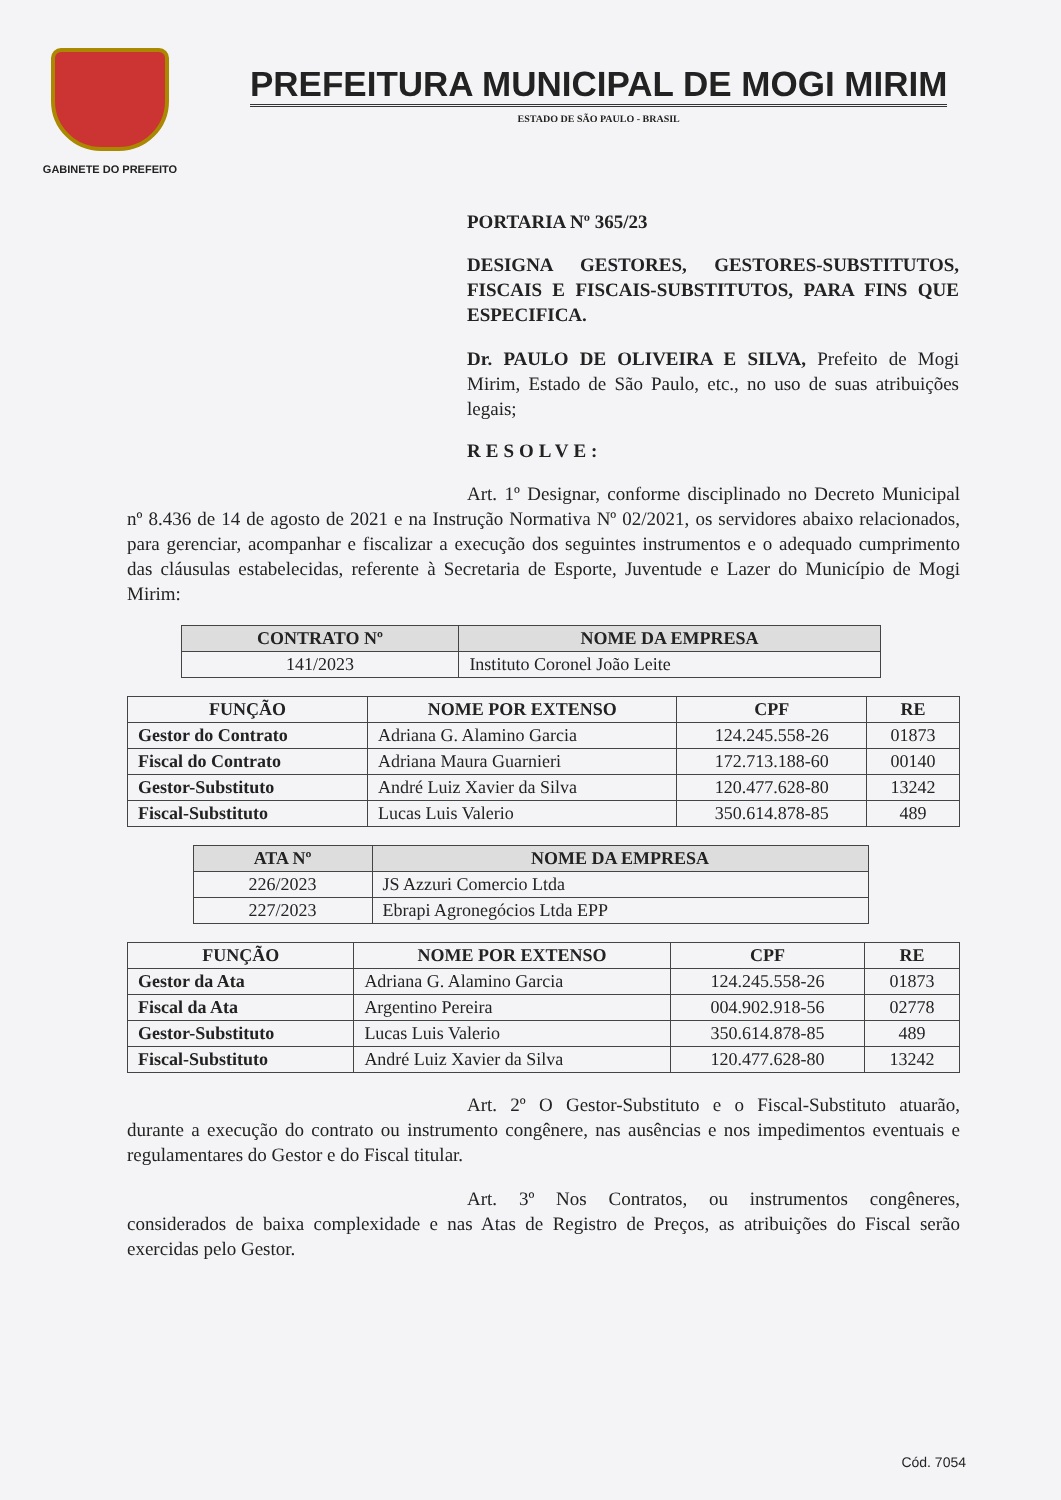GABINETE DO PREFEITO
PREFEITURA MUNICIPAL DE MOGI MIRIM
ESTADO DE SÃO PAULO - BRASIL
PORTARIA Nº 365/23
DESIGNA GESTORES, GESTORES-SUBSTITUTOS, FISCAIS E FISCAIS-SUBSTITUTOS, PARA FINS QUE ESPECIFICA.
Dr. PAULO DE OLIVEIRA E SILVA, Prefeito de Mogi Mirim, Estado de São Paulo, etc., no uso de suas atribuições legais;
RESOLVE:
Art. 1º Designar, conforme disciplinado no Decreto Municipal nº 8.436 de 14 de agosto de 2021 e na Instrução Normativa Nº 02/2021, os servidores abaixo relacionados, para gerenciar, acompanhar e fiscalizar a execução dos seguintes instrumentos e o adequado cumprimento das cláusulas estabelecidas, referente à Secretaria de Esporte, Juventude e Lazer do Município de Mogi Mirim:
| CONTRATO Nº | NOME DA EMPRESA |
| --- | --- |
| 141/2023 | Instituto Coronel João Leite |
| FUNÇÃO | NOME POR EXTENSO | CPF | RE |
| --- | --- | --- | --- |
| Gestor do Contrato | Adriana G. Alamino Garcia | 124.245.558-26 | 01873 |
| Fiscal do Contrato | Adriana Maura Guarnieri | 172.713.188-60 | 00140 |
| Gestor-Substituto | André Luiz Xavier da Silva | 120.477.628-80 | 13242 |
| Fiscal-Substituto | Lucas Luis Valerio | 350.614.878-85 | 489 |
| ATA Nº | NOME DA EMPRESA |
| --- | --- |
| 226/2023 | JS Azzuri Comercio Ltda |
| 227/2023 | Ebrapi Agronegócios Ltda EPP |
| FUNÇÃO | NOME POR EXTENSO | CPF | RE |
| --- | --- | --- | --- |
| Gestor da Ata | Adriana G. Alamino Garcia | 124.245.558-26 | 01873 |
| Fiscal da Ata | Argentino Pereira | 004.902.918-56 | 02778 |
| Gestor-Substituto | Lucas Luis Valerio | 350.614.878-85 | 489 |
| Fiscal-Substituto | André Luiz Xavier da Silva | 120.477.628-80 | 13242 |
Art. 2º O Gestor-Substituto e o Fiscal-Substituto atuarão, durante a execução do contrato ou instrumento congênere, nas ausências e nos impedimentos eventuais e regulamentares do Gestor e do Fiscal titular.
Art. 3º Nos Contratos, ou instrumentos congêneres, considerados de baixa complexidade e nas Atas de Registro de Preços, as atribuições do Fiscal serão exercidas pelo Gestor.
Cód. 7054